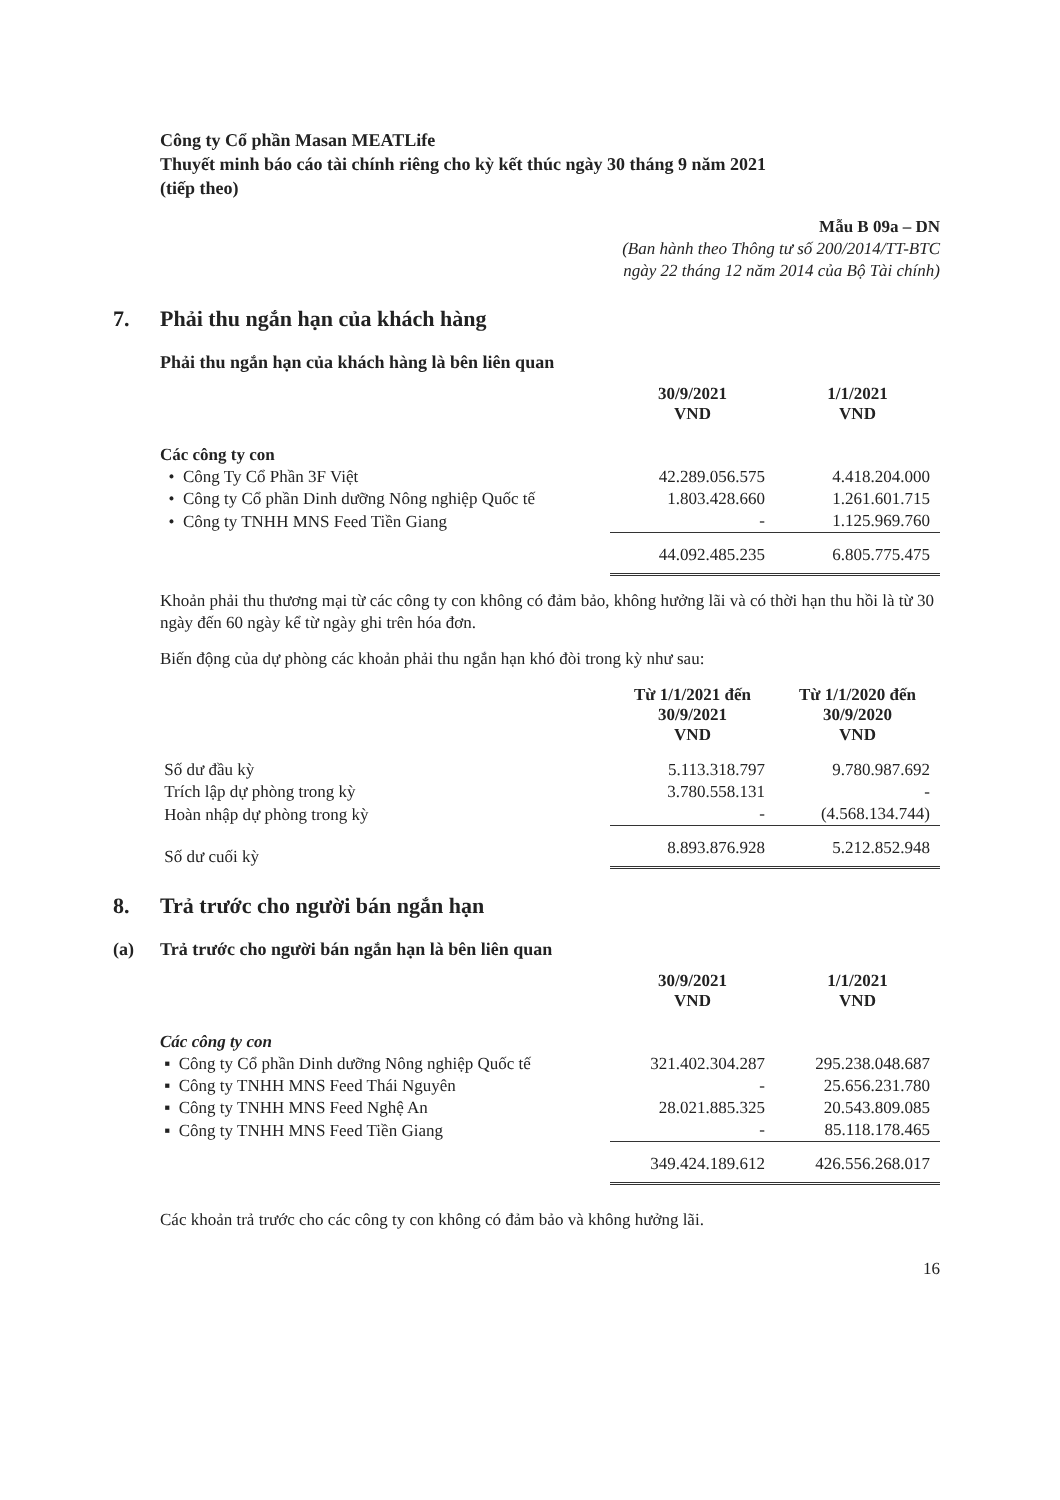Công ty Cổ phần Masan MEATLife
Thuyết minh báo cáo tài chính riêng cho kỳ kết thúc ngày 30 tháng 9 năm 2021
(tiếp theo)
Mẫu B 09a – DN
(Ban hành theo Thông tư số 200/2014/TT-BTC
ngày 22 tháng 12 năm 2014 của Bộ Tài chính)
7. Phải thu ngắn hạn của khách hàng
Phải thu ngắn hạn của khách hàng là bên liên quan
| | 30/9/2021 VND | 1/1/2021 VND |
| Các công ty con | | |
| • Công Ty Cổ Phần 3F Việt | 42.289.056.575 | 4.418.204.000 |
| • Công ty Cổ phần Dinh dưỡng Nông nghiệp Quốc tế | 1.803.428.660 | 1.261.601.715 |
| • Công ty TNHH MNS Feed Tiền Giang | - | 1.125.969.760 |
| | 44.092.485.235 | 6.805.775.475 |
Khoản phải thu thương mại từ các công ty con không có đảm bảo, không hưởng lãi và có thời hạn thu hồi là từ 30 ngày đến 60 ngày kể từ ngày ghi trên hóa đơn.
Biến động của dự phòng các khoản phải thu ngắn hạn khó đòi trong kỳ như sau:
| | Từ 1/1/2021 đến 30/9/2021 VND | Từ 1/1/2020 đến 30/9/2020 VND |
| Số dư đầu kỳ | 5.113.318.797 | 9.780.987.692 |
| Trích lập dự phòng trong kỳ | 3.780.558.131 | - |
| Hoàn nhập dự phòng trong kỳ | - | (4.568.134.744) |
| Số dư cuối kỳ | 8.893.876.928 | 5.212.852.948 |
8. Trả trước cho người bán ngắn hạn
(a) Trả trước cho người bán ngắn hạn là bên liên quan
| | 30/9/2021 VND | 1/1/2021 VND |
| Các công ty con | | |
| ▪ Công ty Cổ phần Dinh dưỡng Nông nghiệp Quốc tế | 321.402.304.287 | 295.238.048.687 |
| ▪ Công ty TNHH MNS Feed Thái Nguyên | - | 25.656.231.780 |
| ▪ Công ty TNHH MNS Feed Nghệ An | 28.021.885.325 | 20.543.809.085 |
| ▪ Công ty TNHH MNS Feed Tiền Giang | - | 85.118.178.465 |
| | 349.424.189.612 | 426.556.268.017 |
Các khoản trả trước cho các công ty con không có đảm bảo và không hưởng lãi.
16